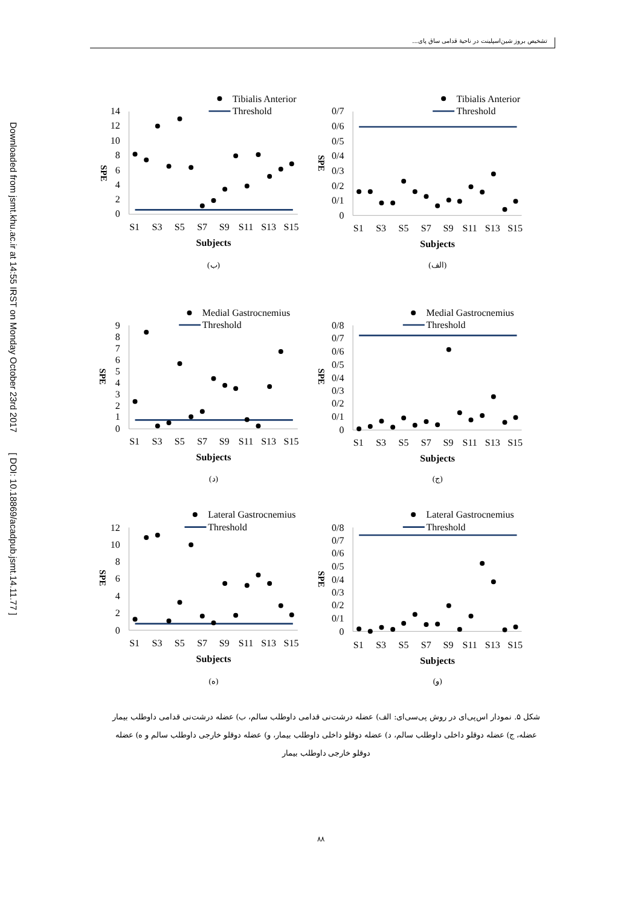Downloaded from jsmt.khu.ac.ir at 14:55 IRST on Monday October 23rd 2017 [ DOI: 10.18869/acadpub.jsmt.14.11.77 ]
تشخیص بروز شین‌اسپلینت در ناحیهٔ قدامی ساق پای...
Tibialis Anterior
Threshold
14
12
10
8
6
4
2
0
SPE
S1
S3
S5
S7
S9
S11
S13
S15
Subjects
(ب)
Tibialis Anterior
Threshold
0/7
0/6
0/5
0/4
0/3
0/2
0/1
0
SPE
S1
S3
S5
S7
S9
S11
S13
S15
Subjects
(الف)
Medial Gastrocnemius
Threshold
9
8
7
6
5
4
3
2
1
0
SPE
S1
S3
S5
S7
S9
S11
S13
S15
Subjects
(د)
Medial Gastrocnemius
Threshold
0/8
0/7
0/6
0/5
0/4
0/3
0/2
0/1
0
SPE
S1
S3
S5
S7
S9
S11
S13
S15
Subjects
(ج)
Lateral Gastrocnemius
Threshold
12
10
8
6
4
2
0
SPE
S1
S3
S5
S7
S9
S11
S13
S15
Subjects
(ه)
Lateral Gastrocnemius
Threshold
0/8
0/7
0/6
0/5
0/4
0/3
0/2
0/1
0
SPE
S1
S3
S5
S7
S9
S11
S13
S15
Subjects
(و)
شکل ۵. نمودار اس‌پی‌ای در روش پی‌سی‌ای: الف) عضله درشت‌نی قدامی داوطلب سالم، ب) عضله درشت‌نی قدامی داوطلب بیمار عضله، ج) عضله دوقلو داخلی داوطلب سالم، د) عضله دوقلو داخلی داوطلب بیمار، و) عضله دوقلو خارجی داوطلب سالم و ه) عضله دوقلو خارجی داوطلب بیمار
۸۸